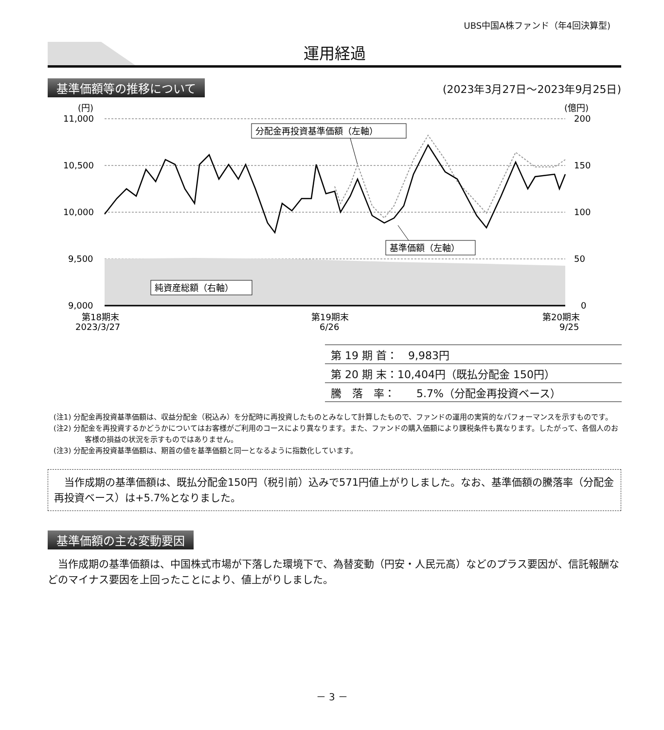UBS中国A株ファンド（年4回決算型)
運用経過
基準価額等の推移について (2023年3月27日～2023年9月25日)
(円)
(億円)
11,000
10,500
10,000
9,500
9,000
200
150
100
50
0
第18期末
2023/3/27
第19期末
6/26
第20期末
9/25
分配金再投資基準価額（左軸）
基準価額（左軸）
純資産総額（右軸）
| 第 19 期 首： 9,983円 |
| 第 20 期 末：10,404円（既払分配金 150円） |
| 騰 落 率： 5.7%（分配金再投資ベース） |
(注1) 分配金再投資基準価額は、収益分配金（税込み）を分配時に再投資したものとみなして計算したもので、ファンドの運用の実質的なパフォーマンスを示すものです。
(注2) 分配金を再投資するかどうかについてはお客様がご利用のコースにより異なります。また、ファンドの購入価額により課税条件も異なります。したがって、各個人のお客様の損益の状況を示すものではありません。
(注3) 分配金再投資基準価額は、期首の値を基準価額と同一となるように指数化しています。
　当作成期の基準価額は、既払分配金150円（税引前）込みで571円値上がりしました。なお、基準価額の騰落率（分配金再投資ベース）は+5.7%となりました。
基準価額の主な変動要因
　当作成期の基準価額は、中国株式市場が下落した環境下で、為替変動（円安・人民元高）などのプラス要因が、信託報酬などのマイナス要因を上回ったことにより、値上がりしました。
－ 3 －